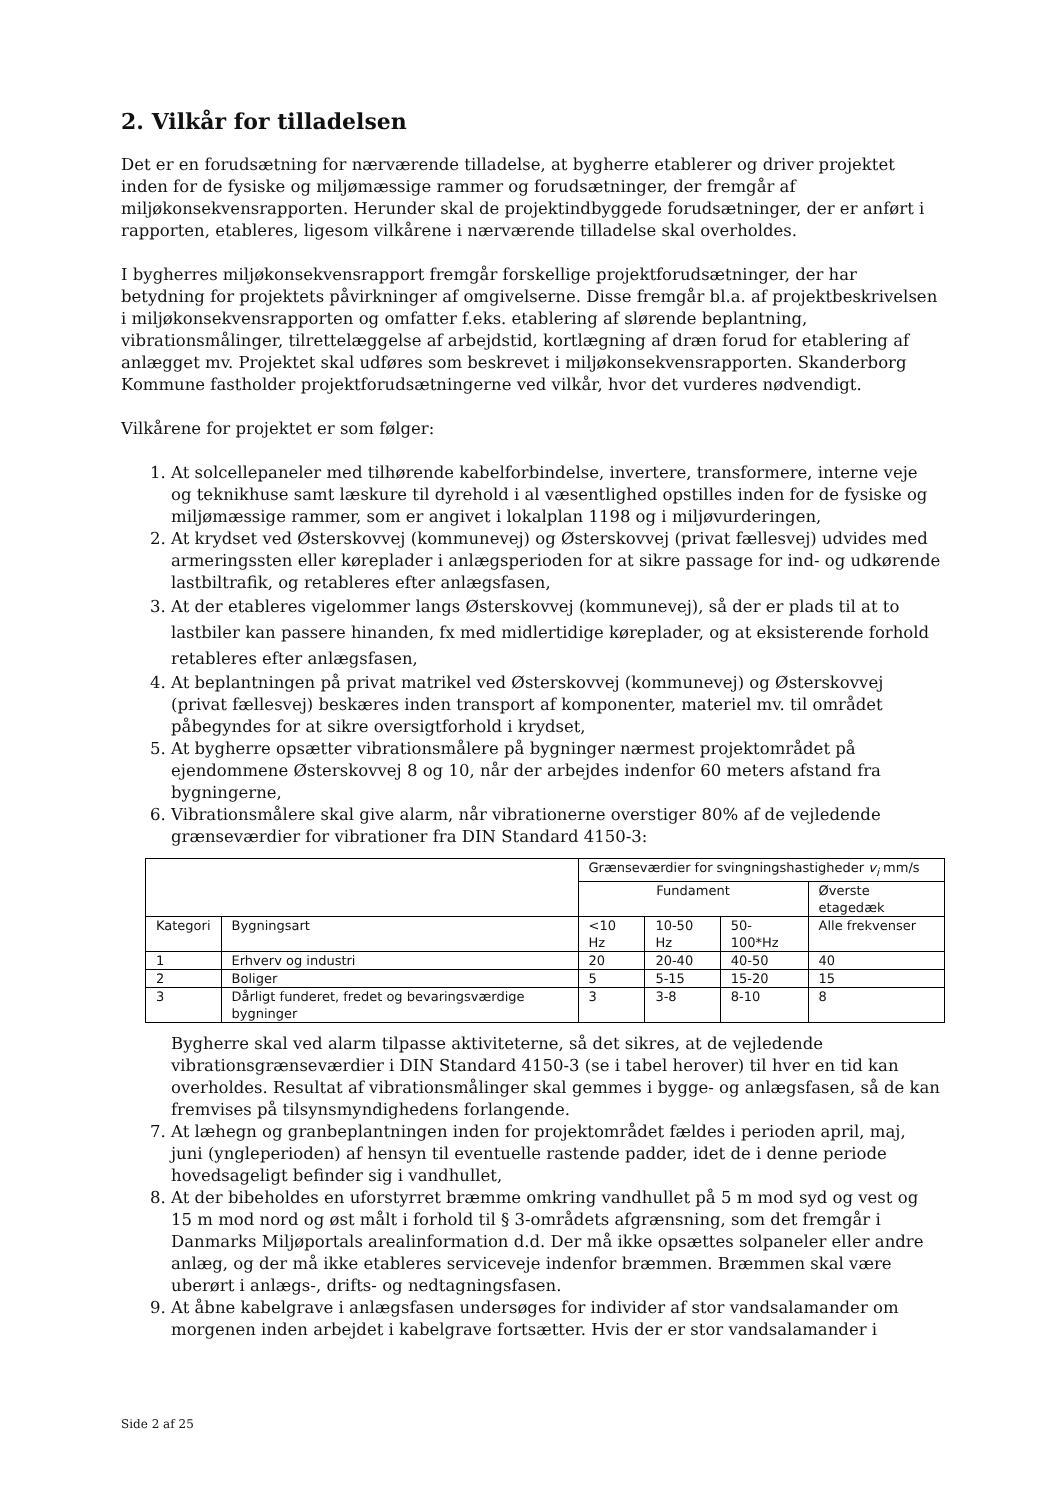2. Vilkår for tilladelsen
Det er en forudsætning for nærværende tilladelse, at bygherre etablerer og driver projektet inden for de fysiske og miljømæssige rammer og forudsætninger, der fremgår af miljøkonsekvensrapporten. Herunder skal de projektindbyggede forudsætninger, der er anført i rapporten, etableres, ligesom vilkårene i nærværende tilladelse skal overholdes.
I bygherres miljøkonsekvensrapport fremgår forskellige projektforudsætninger, der har betydning for projektets påvirkninger af omgivelserne. Disse fremgår bl.a. af projektbeskrivelsen i miljøkonsekvensrapporten og omfatter f.eks. etablering af slørende beplantning, vibrationsmålinger, tilrettelæggelse af arbejdstid, kortlægning af dræn forud for etablering af anlægget mv. Projektet skal udføres som beskrevet i miljøkonsekvensrapporten. Skanderborg Kommune fastholder projektforudsætningerne ved vilkår, hvor det vurderes nødvendigt.
Vilkårene for projektet er som følger:
1. At solcellepaneler med tilhørende kabelforbindelse, invertere, transformere, interne veje og teknikhuse samt læskure til dyrehold i al væsentlighed opstilles inden for de fysiske og miljømæssige rammer, som er angivet i lokalplan 1198 og i miljøvurderingen,
2. At krydset ved Østerskovvej (kommunevej) og Østerskovvej (privat fællesvej) udvides med armeringssten eller køreplader i anlægsperioden for at sikre passage for ind- og udkørende lastbiltrafik, og retableres efter anlægsfasen,
3. At der etableres vigelommer langs Østerskovvej (kommunevej), så der er plads til at to lastbiler kan passere hinanden, fx med midlertidige køreplader, og at eksisterende forhold retableres efter anlægsfasen,
4. At beplantningen på privat matrikel ved Østerskovvej (kommunevej) og Østerskovvej (privat fællesvej) beskæres inden transport af komponenter, materiel mv. til området påbegyndes for at sikre oversigtforhold i krydset,
5. At bygherre opsætter vibrationsmålere på bygninger nærmest projektområdet på ejendommene Østerskovvej 8 og 10, når der arbejdes indenfor 60 meters afstand fra bygningerne,
6. Vibrationsmålere skal give alarm, når vibrationerne overstiger 80% af de vejledende grænseværdier for vibrationer fra DIN Standard 4150-3:
| | | Grænseværdier for svingningshastigheder v<sub>i</sub> mm/s | | | |
| --- | --- | --- | --- | --- | --- |
| | | Fundament | | | Øverste etagedæk |
| Kategori | Bygningsart | <10 Hz | 10-50 Hz | 50-100*Hz | Alle frekvenser |
| 1 | Erhverv og industri | 20 | 20-40 | 40-50 | 40 |
| 2 | Boliger | 5 | 5-15 | 15-20 | 15 |
| 3 | Dårligt funderet, fredet og bevaringsværdige bygninger | 3 | 3-8 | 8-10 | 8 |
Bygherre skal ved alarm tilpasse aktiviteterne, så det sikres, at de vejledende vibrationsgrænseværdier i DIN Standard 4150-3 (se i tabel herover) til hver en tid kan overholdes. Resultat af vibrationsmålinger skal gemmes i bygge- og anlægsfasen, så de kan fremvises på tilsynsmyndighedens forlangende.
7. At læhegn og granbeplantningen inden for projektområdet fældes i perioden april, maj, juni (yngleperioden) af hensyn til eventuelle rastende padder, idet de i denne periode hovedsageligt befinder sig i vandhullet,
8. At der bibeholdes en uforstyrret bræmme omkring vandhullet på 5 m mod syd og vest og 15 m mod nord og øst målt i forhold til § 3-områdets afgrænsning, som det fremgår i Danmarks Miljøportals arealinformation d.d. Der må ikke opsættes solpaneler eller andre anlæg, og der må ikke etableres serviceveje indenfor bræmmen. Bræmmen skal være uberørt i anlægs-, drifts- og nedtagningsfasen.
9. At åbne kabelgrave i anlægsfasen undersøges for individer af stor vandsalamander om morgenen inden arbejdet i kabelgrave fortsætter. Hvis der er stor vandsalamander i
Side 2 af 25